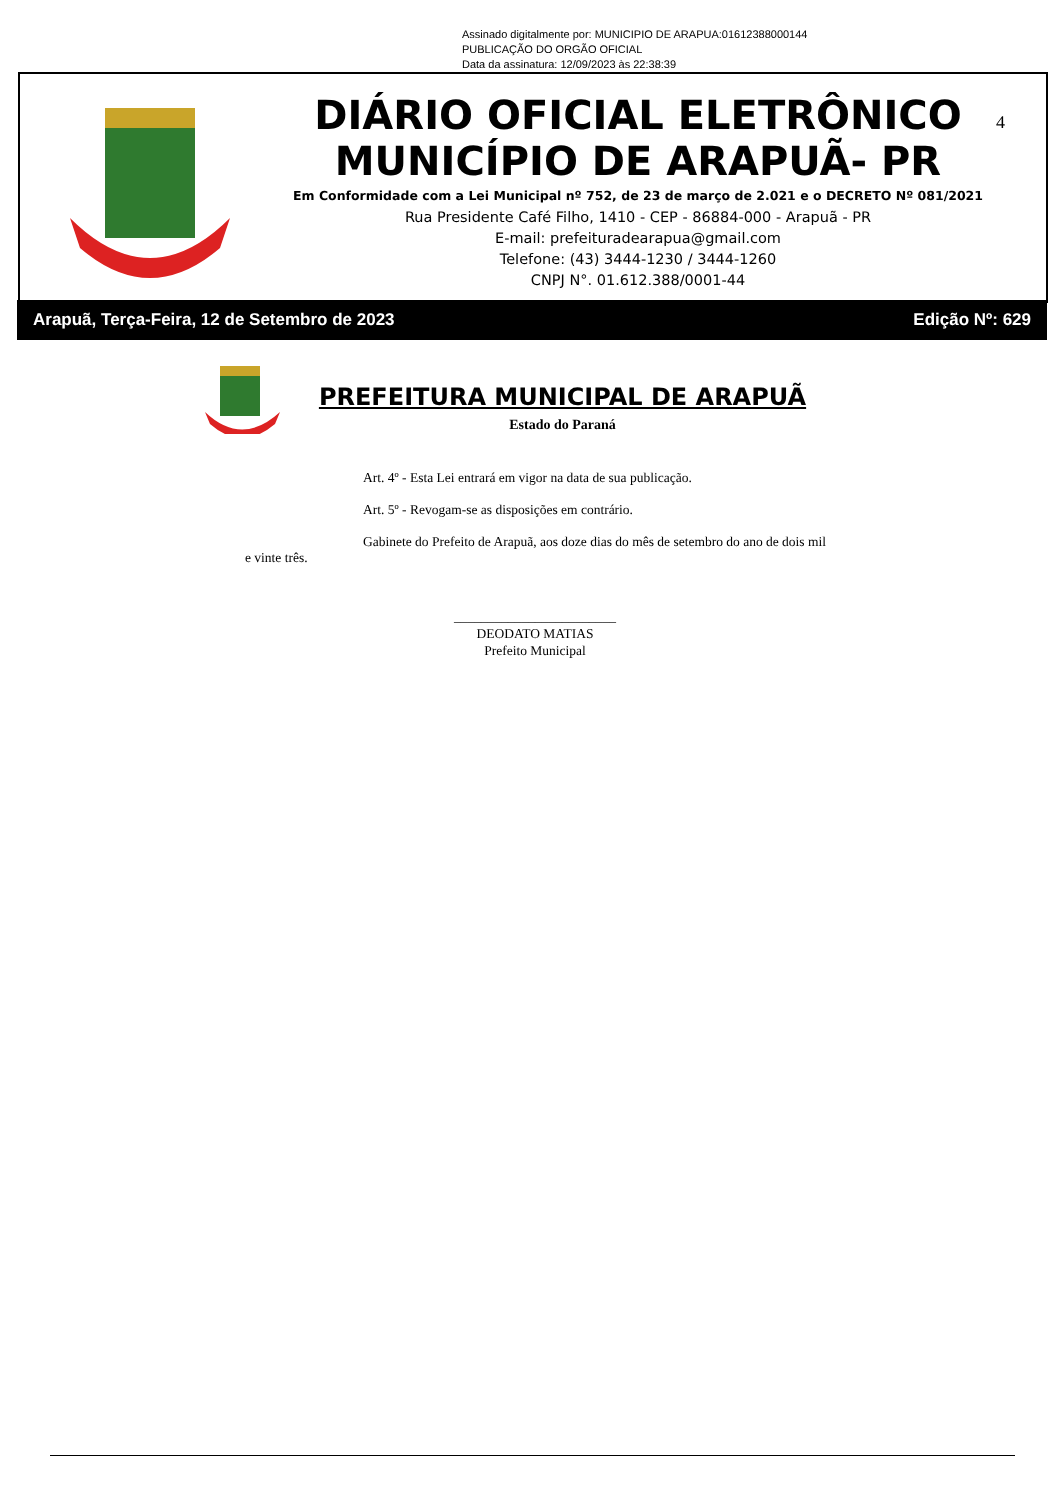Assinado digitalmente por: MUNICIPIO DE ARAPUA:01612388000144
PUBLICAÇÃO DO ORGÃO OFICIAL
Data da assinatura: 12/09/2023 às 22:38:39
DIÁRIO OFICIAL ELETRÔNICO
MUNICÍPIO DE ARAPUÃ- PR
Em Conformidade com a Lei Municipal nº 752, de 23 de março de 2.021 e o DECRETO Nº 081/2021
Rua Presidente Café Filho, 1410 - CEP - 86884-000 - Arapuã - PR
E-mail: prefeituradearapua@gmail.com
Telefone: (43) 3444-1230 / 3444-1260
CNPJ N°. 01.612.388/0001-44
4
Arapuã, Terça-Feira, 12 de Setembro de 2023 Edição Nº: 629
PREFEITURA MUNICIPAL DE ARAPUÃ
Estado do Paraná
Art. 4º - Esta Lei entrará em vigor na data de sua publicação.
Art. 5º - Revogam-se as disposições em contrário.
Gabinete do Prefeito de Arapuã, aos doze dias do mês de setembro do ano de dois mil e vinte três.
________________________
DEODATO MATIAS
Prefeito Municipal